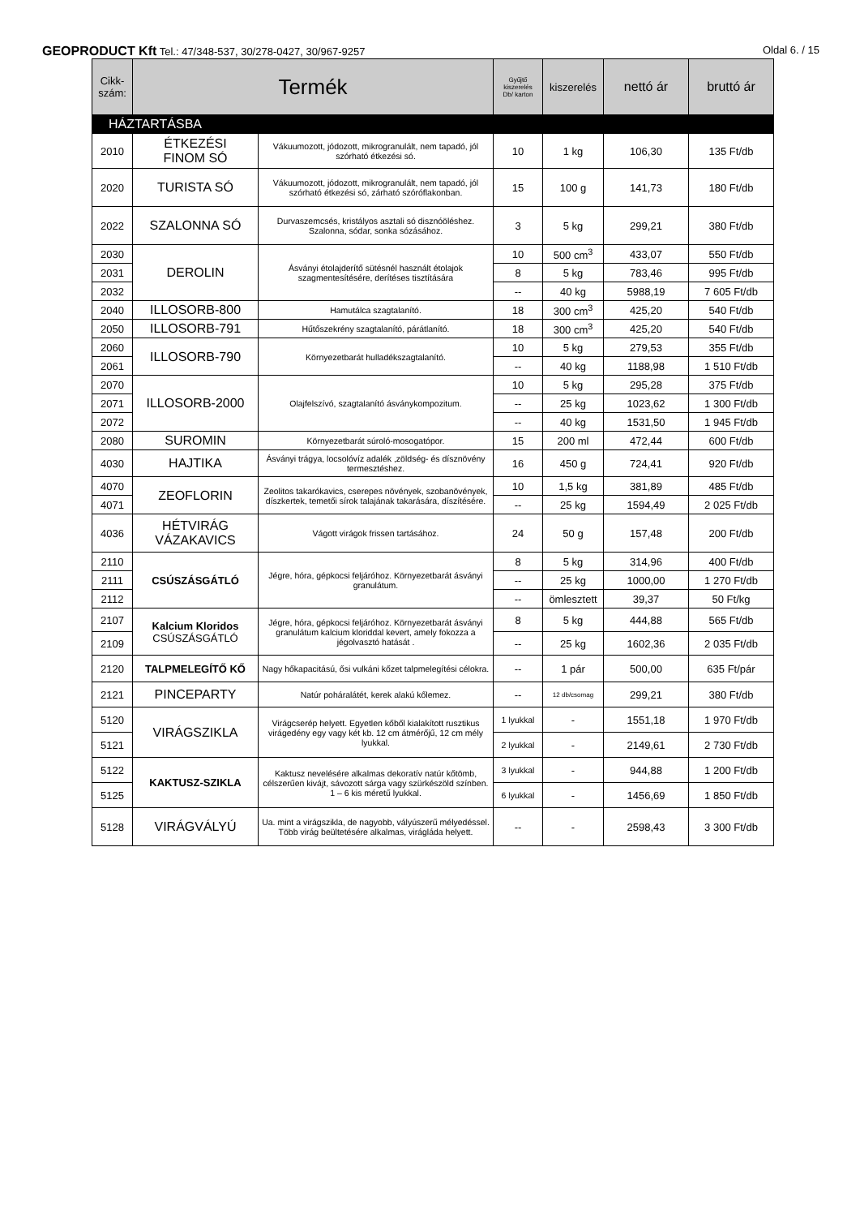GEOPRODUCT Kft Tel.: 47/348-537, 30/278-0427, 30/967-9257
Oldal 6. / 15
| Cikk- szám: | Termék | | Gyűjtő kiszerelés Db/ karton | kiszerelés | nettó ár | bruttó ár |
| --- | --- | --- | --- | --- | --- | --- |
| HÁZTARTÁSBA | | | | | | |
| 2010 | ÉTKEZÉSI FINOM SÓ | Vákuumozott, jódozott, mikrogranulált, nem tapadó, jól szórható étkezési só. | 10 | 1 kg | 106,30 | 135 Ft/db |
| 2020 | TURISTA SÓ | Vákuumozott, jódozott, mikrogranulált, nem tapadó, jól szórható étkezési só, zárható szóróflakonban. | 15 | 100 g | 141,73 | 180 Ft/db |
| 2022 | SZALONNA SÓ | Durvaszemcsés, kristályos asztali só disznóöléshez. Szalonna, sódar, sonka sózásához. | 3 | 5 kg | 299,21 | 380 Ft/db |
| 2030 | DEROLIN | Ásványi étolajderítő sütésnél használt étolajok szagmentesítésére, derítéses tisztítására | 10 | 500 cm<sup>3</sup> | 433,07 | 550 Ft/db |
| 2031 | | | 8 | 5 kg | 783,46 | 995 Ft/db |
| 2032 | | | -- | 40 kg | 5988,19 | 7 605 Ft/db |
| 2040 | ILLOSORB-800 | Hamutálca szagtalanító. | 18 | 300 cm<sup>3</sup> | 425,20 | 540 Ft/db |
| 2050 | ILLOSORB-791 | Hűtőszekrény szagtalanító, párátlanító. | 18 | 300 cm<sup>3</sup> | 425,20 | 540 Ft/db |
| 2060 | ILLOSORB-790 | Környezetbarát hulladékszagtalanító. | 10 | 5 kg | 279,53 | 355 Ft/db |
| 2061 | | | -- | 40 kg | 1188,98 | 1 510 Ft/db |
| 2070 | ILLOSORB-2000 | Olajfelszívó, szagtalanító ásványkompozitum. | 10 | 5 kg | 295,28 | 375 Ft/db |
| 2071 | | | -- | 25 kg | 1023,62 | 1 300 Ft/db |
| 2072 | | | -- | 40 kg | 1531,50 | 1 945 Ft/db |
| 2080 | SUROMIN | Környezetbarát súroló-mosogatópor. | 15 | 200 ml | 472,44 | 600 Ft/db |
| 4030 | HAJTIKA | Ásványi trágya, locsolóvíz adalék ,zöldség- és dísznövény termesztéshez. | 16 | 450 g | 724,41 | 920 Ft/db |
| 4070 | ZEOFLORIN | Zeolitos takarókavics, cserepes növények, szobanövények, díszkertek, temetői sírok talajának takarására, díszítésére. | 10 | 1,5 kg | 381,89 | 485 Ft/db |
| 4071 | | | -- | 25 kg | 1594,49 | 2 025 Ft/db |
| 4036 | HÉTVIRÁG VÁZAKAVICS | Vágott virágok frissen tartásához. | 24 | 50 g | 157,48 | 200 Ft/db |
| 2110 | CSÚSZÁSGÁTLÓ | Jégre, hóra, gépkocsi feljáróhoz. Környezetbarát ásványi granulátum. | 8 | 5 kg | 314,96 | 400 Ft/db |
| 2111 | | | -- | 25 kg | 1000,00 | 1 270 Ft/db |
| 2112 | | | -- | ömlesztett | 39,37 | 50 Ft/kg |
| 2107 | Kalcium Kloridos CSÚSZÁSGÁTLÓ | Jégre, hóra, gépkocsi feljáróhoz. Környezetbarát ásványi granulátum kalcium kloriddal kevert, amely fokozza a jégolvasztó hatását . | 8 | 5 kg | 444,88 | 565 Ft/db |
| 2109 | | | -- | 25 kg | 1602,36 | 2 035 Ft/db |
| 2120 | TALPMELEGÍTŐ KŐ | Nagy hőkapacitású, ősi vulkáni kőzet talpmelegítési célokra. | -- | 1 pár | 500,00 | 635 Ft/pár |
| 2121 | PINCEPARTY | Natúr poháralátét, kerek alakú kőlemez. | -- | 12 db/csomag | 299,21 | 380 Ft/db |
| 5120 | VIRÁGSZIKLA | Virágcserép helyett. Egyetlen kőből kialakított rusztikus virágedény egy vagy két kb. 12 cm átmérőjű, 12 cm mély lyukkal. | 1 lyukkal | - | 1551,18 | 1 970 Ft/db |
| 5121 | | | 2 lyukkal | - | 2149,61 | 2 730 Ft/db |
| 5122 | KAKTUSZ-SZIKLA | Kaktusz nevelésére alkalmas dekoratív natúr kőtömb, célszerűen kivájt, sávozott sárga vagy szürkészöld színben. 1 – 6 kis méretű lyukkal. | 3 lyukkal | - | 944,88 | 1 200 Ft/db |
| 5125 | | | 6 lyukkal | - | 1456,69 | 1 850 Ft/db |
| 5128 | VIRÁGVÁLYÚ | Ua. mint a virágszikla, de nagyobb, vályúszerű mélyedéssel. Több virág beültetésére alkalmas, virágláda helyett. | -- | - | 2598,43 | 3 300 Ft/db |